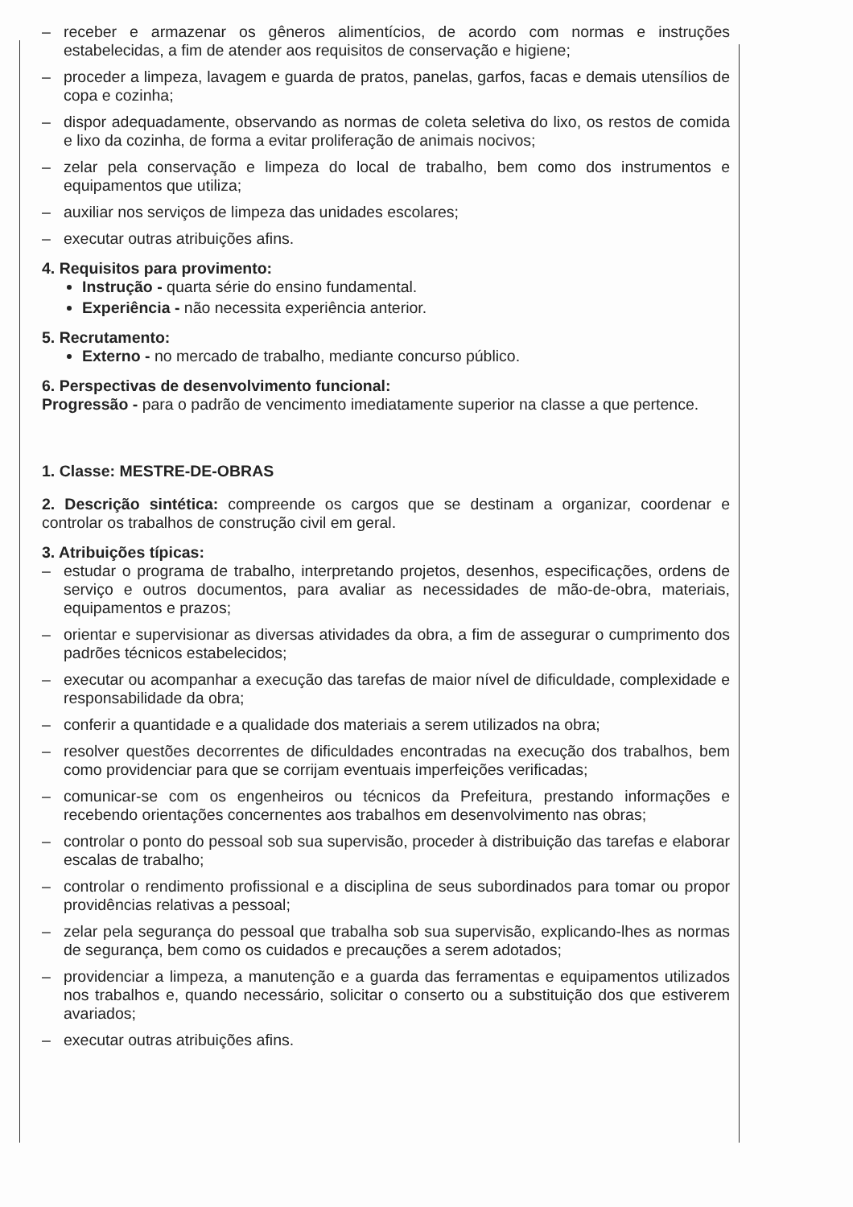– receber e armazenar os gêneros alimentícios, de acordo com normas e instruções estabelecidas, a fim de atender aos requisitos de conservação e higiene;
– proceder a limpeza, lavagem e guarda de pratos, panelas, garfos, facas e demais utensílios de copa e cozinha;
– dispor adequadamente, observando as normas de coleta seletiva do lixo, os restos de comida e lixo da cozinha, de forma a evitar proliferação de animais nocivos;
– zelar pela conservação e limpeza do local de trabalho, bem como dos instrumentos e equipamentos que utiliza;
– auxiliar nos serviços de limpeza das unidades escolares;
– executar outras atribuições afins.
4. Requisitos para provimento:
Instrução - quarta série do ensino fundamental.
Experiência - não necessita experiência anterior.
5. Recrutamento:
Externo - no mercado de trabalho, mediante concurso público.
6. Perspectivas de desenvolvimento funcional:
Progressão - para o padrão de vencimento imediatamente superior na classe a que pertence.
1. Classe: MESTRE-DE-OBRAS
2. Descrição sintética: compreende os cargos que se destinam a organizar, coordenar e controlar os trabalhos de construção civil em geral.
3. Atribuições típicas:
– estudar o programa de trabalho, interpretando projetos, desenhos, especificações, ordens de serviço e outros documentos, para avaliar as necessidades de mão-de-obra, materiais, equipamentos e prazos;
– orientar e supervisionar as diversas atividades da obra, a fim de assegurar o cumprimento dos padrões técnicos estabelecidos;
– executar ou acompanhar a execução das tarefas de maior nível de dificuldade, complexidade e responsabilidade da obra;
– conferir a quantidade e a qualidade dos materiais a serem utilizados na obra;
– resolver questões decorrentes de dificuldades encontradas na execução dos trabalhos, bem como providenciar para que se corrijam eventuais imperfeições verificadas;
– comunicar-se com os engenheiros ou técnicos da Prefeitura, prestando informações e recebendo orientações concernentes aos trabalhos em desenvolvimento nas obras;
– controlar o ponto do pessoal sob sua supervisão, proceder à distribuição das tarefas e elaborar escalas de trabalho;
– controlar o rendimento profissional e a disciplina de seus subordinados para tomar ou propor providências relativas a pessoal;
– zelar pela segurança do pessoal que trabalha sob sua supervisão, explicando-lhes as normas de segurança, bem como os cuidados e precauções a serem adotados;
– providenciar a limpeza, a manutenção e a guarda das ferramentas e equipamentos utilizados nos trabalhos e, quando necessário, solicitar o conserto ou a substituição dos que estiverem avariados;
– executar outras atribuições afins.